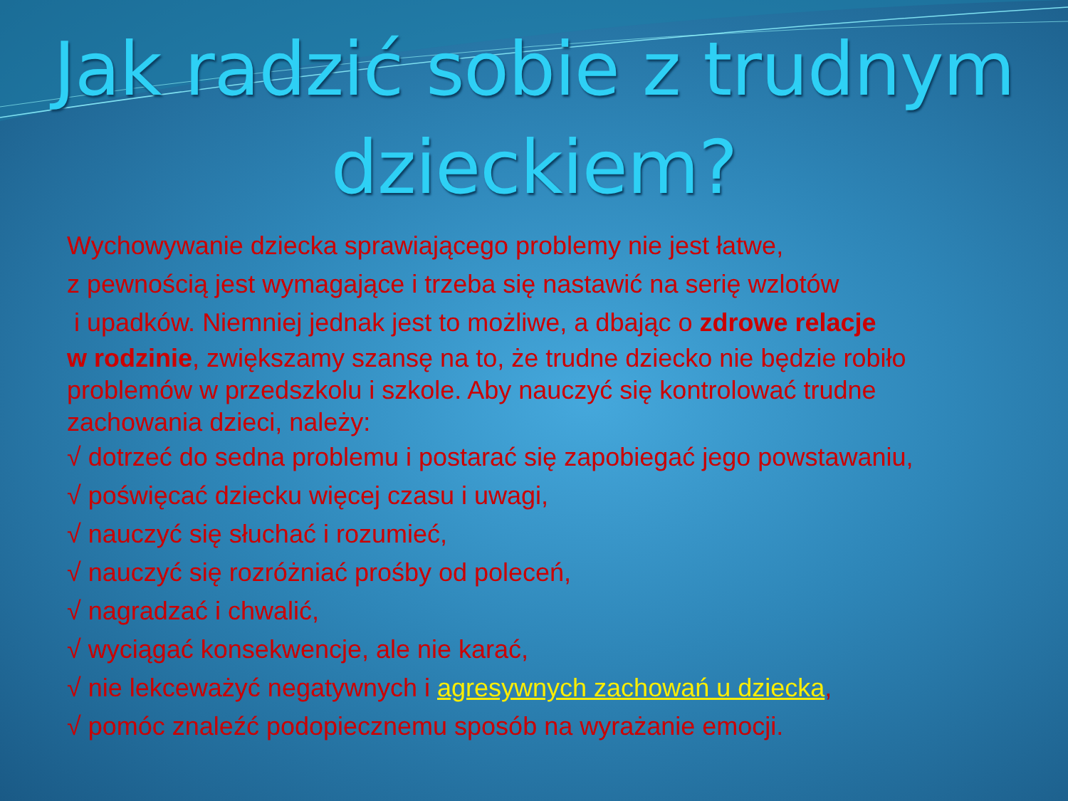Jak radzić sobie z trudnym dzieckiem?
Wychowywanie dziecka sprawiającego problemy nie jest łatwe,
z pewnością jest wymagające i trzeba się nastawić na serię wzlotów
i upadków. Niemniej jednak jest to możliwe, a dbając o zdrowe relacje
w rodzinie, zwiększamy szansę na to, że trudne dziecko nie będzie robiło problemów w przedszkolu i szkole. Aby nauczyć się kontrolować trudne zachowania dzieci, należy:
√ dotrzeć do sedna problemu i postarać się zapobiegać jego powstawaniu,
√ poświęcać dziecku więcej czasu i uwagi,
√ nauczyć się słuchać i rozumieć,
√ nauczyć się rozróżniać prośby od poleceń,
√ nagradzać i chwalić,
√ wyciągać konsekwencje, ale nie karać,
√ nie lekceważyć negatywnych i agresywnych zachowań u dziecka,
√ pomóc znaleźć podopiecznemu sposób na wyrażanie emocji.